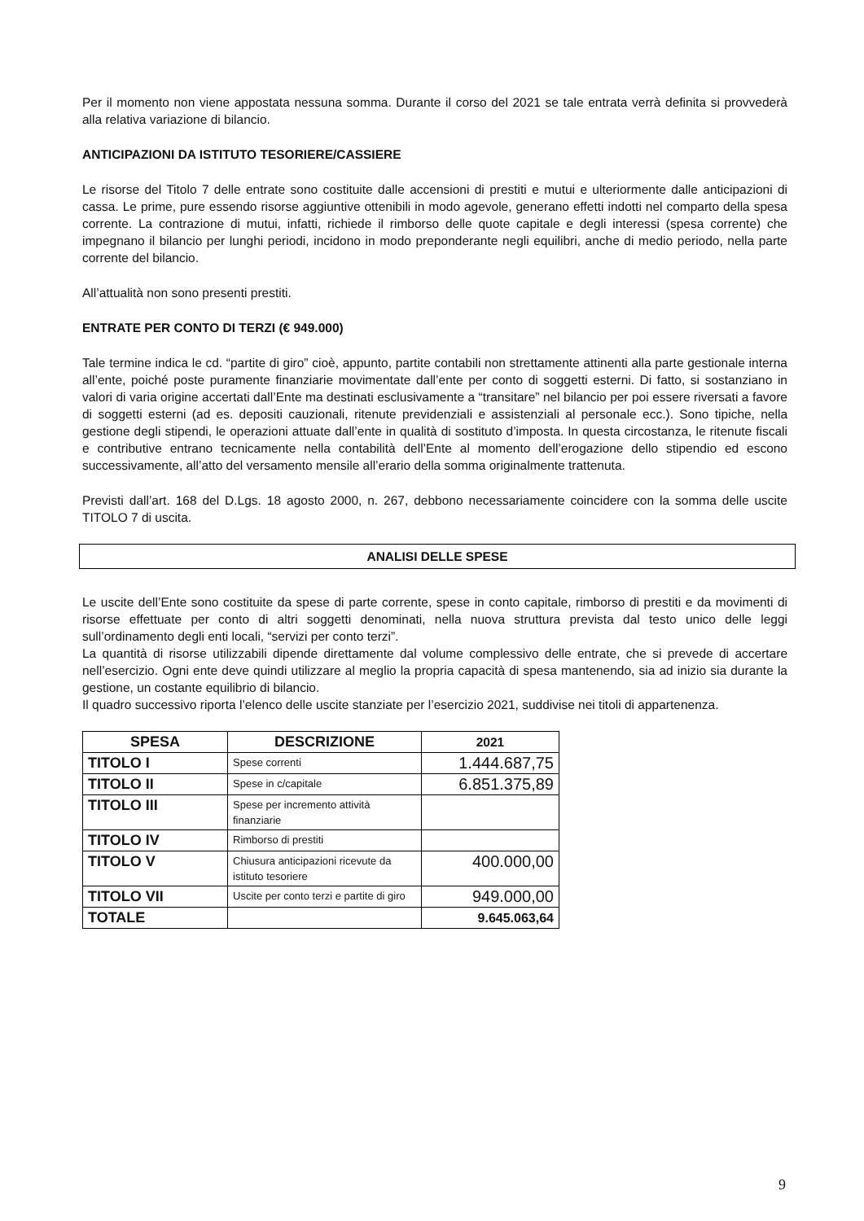Per il momento non viene appostata nessuna somma. Durante il corso del 2021 se tale entrata verrà definita si provvederà alla relativa variazione di bilancio.
ANTICIPAZIONI DA ISTITUTO TESORIERE/CASSIERE
Le risorse del Titolo 7 delle entrate sono costituite dalle accensioni di prestiti e mutui e ulteriormente dalle anticipazioni di cassa. Le prime, pure essendo risorse aggiuntive ottenibili in modo agevole, generano effetti indotti nel comparto della spesa corrente. La contrazione di mutui, infatti, richiede il rimborso delle quote capitale e degli interessi (spesa corrente) che impegnano il bilancio per lunghi periodi, incidono in modo preponderante negli equilibri, anche di medio periodo, nella parte corrente del bilancio.
All’attualità non sono presenti prestiti.
ENTRATE PER CONTO DI TERZI (€ 949.000)
Tale termine indica le cd. “partite di giro” cioè, appunto, partite contabili non strettamente attinenti alla parte gestionale interna all’ente, poiché poste puramente finanziarie movimentate dall’ente per conto di soggetti esterni. Di fatto, si sostanziano in valori di varia origine accertati dall’Ente ma destinati esclusivamente a “transitare” nel bilancio per poi essere riversati a favore di soggetti esterni (ad es. depositi cauzionali, ritenute previdenziali e assistenziali al personale ecc.). Sono tipiche, nella gestione degli stipendi, le operazioni attuate dall’ente in qualità di sostituto d’imposta. In questa circostanza, le ritenute fiscali e contributive entrano tecnicamente nella contabilità dell’Ente al momento dell’erogazione dello stipendio ed escono successivamente, all’atto del versamento mensile all’erario della somma originalmente trattenuta.
Previsti dall’art. 168 del D.Lgs. 18 agosto 2000, n. 267, debbono necessariamente coincidere con la somma delle uscite TITOLO 7 di uscita.
ANALISI DELLE SPESE
Le uscite dell’Ente sono costituite da spese di parte corrente, spese in conto capitale, rimborso di prestiti e da movimenti di risorse effettuate per conto di altri soggetti denominati, nella nuova struttura prevista dal testo unico delle leggi sull’ordinamento degli enti locali, “servizi per conto terzi”.
La quantità di risorse utilizzabili dipende direttamente dal volume complessivo delle entrate, che si prevede di accertare nell’esercizio. Ogni ente deve quindi utilizzare al meglio la propria capacità di spesa mantenendo, sia ad inizio sia durante la gestione, un costante equilibrio di bilancio.
Il quadro successivo riporta l’elenco delle uscite stanziate per l’esercizio 2021, suddivise nei titoli di appartenenza.
| SPESA | DESCRIZIONE | 2021 |
| --- | --- | --- |
| TITOLO I | Spese correnti | 1.444.687,75 |
| TITOLO II | Spese in c/capitale | 6.851.375,89 |
| TITOLO III | Spese per incremento attività finanziarie | |
| TITOLO IV | Rimborso di prestiti | |
| TITOLO V | Chiusura anticipazioni ricevute da istituto tesoriere | 400.000,00 |
| TITOLO VII | Uscite per conto terzi e partite di giro | 949.000,00 |
| TOTALE | | 9.645.063,64 |
9